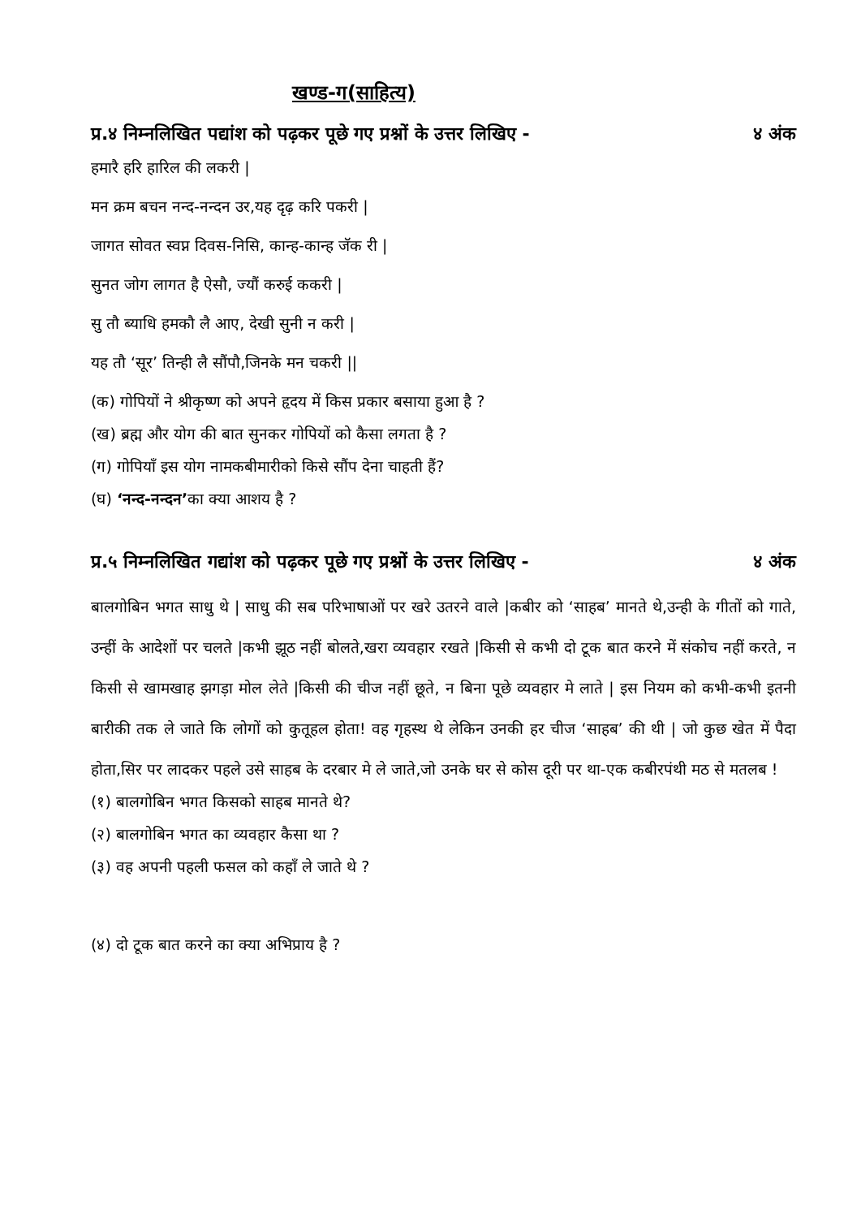खण्ड-ग(साहित्य)
प्र.४ निम्नलिखित पद्यांश को पढ़कर पूछे गए प्रश्नों के उत्तर लिखिए - ४ अंक
हमारै हरि हारिल की लकरी |
मन क्रम बचन नन्द-नन्दन उर,यह दृढ़ करि पकरी |
जागत सोवत स्वप्न दिवस-निसि, कान्ह-कान्ह जॅक री |
सुनत जोग लागत है ऐसौ, ज्यौं करुई ककरी |
सु तौ ब्याधि हमकौ लै आए, देखी सुनी न करी |
यह तौ ‘सूर’ तिन्ही लै सौंपौ,जिनके मन चकरी ||
(क) गोपियों ने श्रीकृष्ण को अपने हृदय में किस प्रकार बसाया हुआ है ?
(ख) ब्रह्म और योग की बात सुनकर गोपियों को कैसा लगता है ?
(ग) गोपियाँ इस योग नामकबीमारीको किसे सौंप देना चाहती हैं?
(घ) ‘नन्द-नन्दन’का क्या आशय है ?
प्र.५ निम्नलिखित गद्यांश को पढ़कर पूछे गए प्रश्नों के उत्तर लिखिए - ४ अंक
बालगोबिन भगत साधु थे | साधु की सब परिभाषाओं पर खरे उतरने वाले |कबीर को ‘साहब’ मानते थे,उन्ही के गीतों को गाते, उन्हीं के आदेशों पर चलते |कभी झूठ नहीं बोलते,खरा व्यवहार रखते |किसी से कभी दो टूक बात करने में संकोच नहीं करते, न किसी से खामखाह झगड़ा मोल लेते |किसी की चीज नहीं छूते, न बिना पूछे व्यवहार मे लाते | इस नियम को कभी-कभी इतनी बारीकी तक ले जाते कि लोगों को कुतूहल होता! वह गृहस्थ थे लेकिन उनकी हर चीज ‘साहब’ की थी | जो कुछ खेत में पैदा होता,सिर पर लादकर पहले उसे साहब के दरबार मे ले जाते,जो उनके घर से कोस दूरी पर था-एक कबीरपंथी मठ से मतलब !
(१) बालगोबिन भगत किसको साहब मानते थे?
(२) बालगोबिन भगत का व्यवहार कैसा था ?
(३) वह अपनी पहली फसल को कहाँ ले जाते थे ?
(४) दो टूक बात करने का क्या अभिप्राय है ?